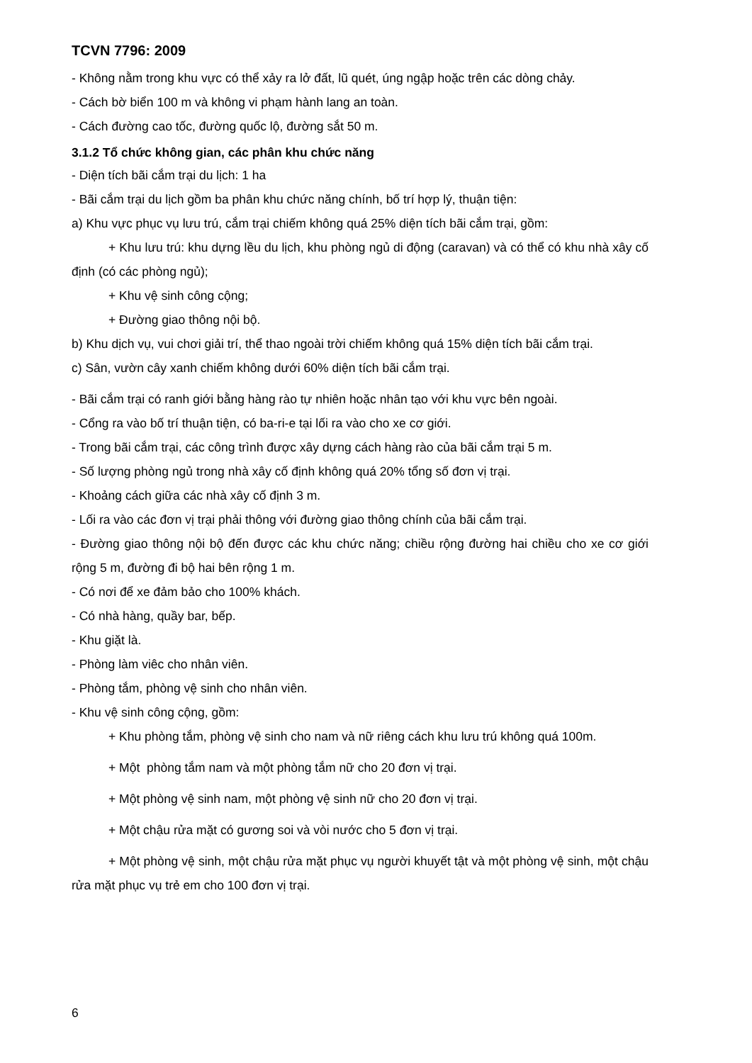TCVN 7796: 2009
- Không nằm trong khu vực có thể xảy ra lở đất, lũ quét, úng ngập hoặc trên các dòng chảy.
- Cách bờ biển 100 m và không vi phạm hành lang an toàn.
- Cách đường cao tốc, đường quốc lộ, đường sắt 50 m.
3.1.2 Tổ chức không gian, các phân khu chức năng
- Diện tích bãi cắm trại du lịch: 1 ha
- Bãi cắm trại du lịch gồm ba phân khu chức năng chính, bố trí hợp lý, thuận tiện:
a) Khu vực phục vụ lưu trú, cắm trại chiếm không quá 25% diện tích bãi cắm trại, gồm:
+ Khu lưu trú: khu dựng lều du lịch, khu phòng ngủ di động (caravan) và có thể có khu nhà xây cố định (có các phòng ngủ);
+ Khu vệ sinh công cộng;
+ Đường giao thông nội bộ.
b) Khu dịch vụ, vui chơi giải trí, thể thao ngoài trời chiếm không quá 15% diện tích bãi cắm trại.
c) Sân, vườn cây xanh chiếm không dưới 60% diện tích bãi cắm trại.
- Bãi cắm trại có ranh giới bằng hàng rào tự nhiên hoặc nhân tạo với khu vực bên ngoài.
- Cổng ra vào bố trí thuận tiện, có ba-ri-e tại lối ra vào cho xe cơ giới.
- Trong bãi cắm trại, các công trình được xây dựng cách hàng rào của bãi cắm trại 5 m.
- Số lượng phòng ngủ trong nhà xây cố định không quá 20% tổng số đơn vị trại.
- Khoảng cách giữa các nhà xây cố định 3 m.
- Lối ra vào các đơn vị trại phải thông với đường giao thông chính của bãi cắm trại.
- Đường giao thông nội bộ đến được các khu chức năng; chiều rộng đường hai chiều cho xe cơ giới rộng 5 m, đường đi bộ hai bên rộng 1 m.
- Có nơi để xe đảm bảo cho 100% khách.
- Có nhà hàng, quầy bar, bếp.
- Khu giặt là.
- Phòng làm viêc cho nhân viên.
- Phòng tắm, phòng vệ sinh cho nhân viên.
- Khu vệ sinh công cộng, gồm:
+ Khu phòng tắm, phòng vệ sinh cho nam và nữ riêng cách khu lưu trú không quá 100m.
+ Một phòng tắm nam và một phòng tắm nữ cho 20 đơn vị trại.
+ Một phòng vệ sinh nam, một phòng vệ sinh nữ cho 20 đơn vị trại.
+ Một chậu rửa mặt có gương soi và vòi nước cho 5 đơn vị trại.
+ Một phòng vệ sinh, một chậu rửa mặt phục vụ người khuyết tật và một phòng vệ sinh, một chậu rửa mặt phục vụ trẻ em cho 100 đơn vị trại.
6